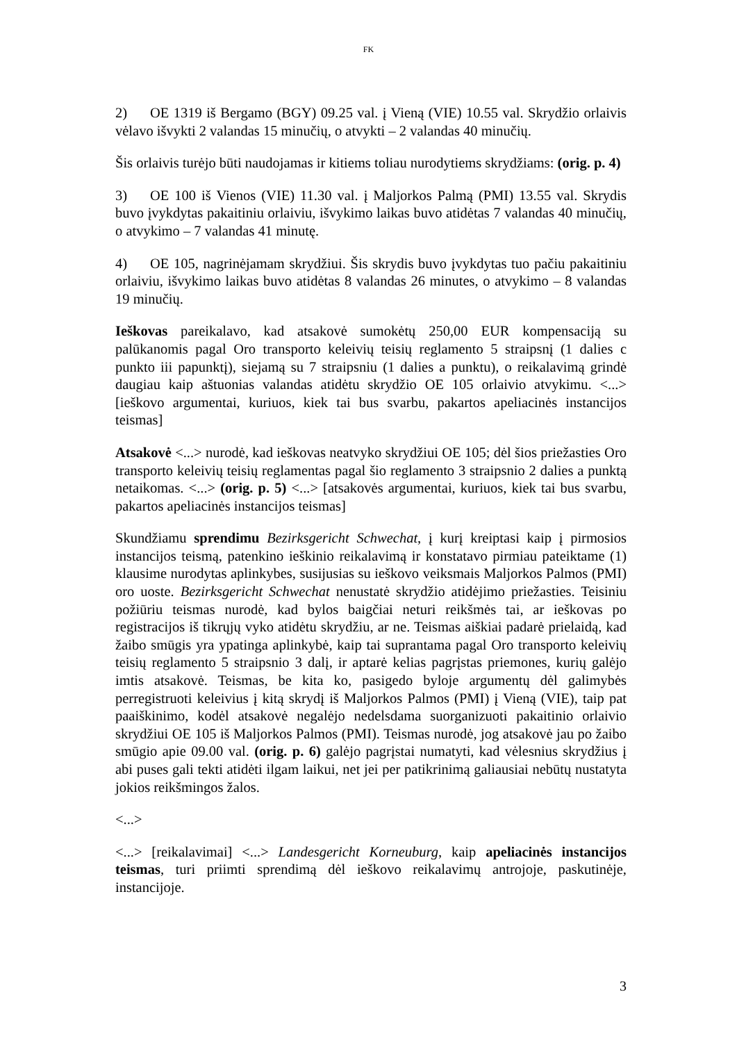FK
2) OE 1319 iš Bergamo (BGY) 09.25 val. į Vieną (VIE) 10.55 val. Skrydžio orlaivis vėlavo išvykti 2 valandas 15 minučių, o atvykti – 2 valandas 40 minučių.
Šis orlaivis turėjo būti naudojamas ir kitiems toliau nurodytiems skrydžiams: (orig. p. 4)
3) OE 100 iš Vienos (VIE) 11.30 val. į Maljorkos Palmą (PMI) 13.55 val. Skrydis buvo įvykdytas pakaitiniu orlaiviu, išvykimo laikas buvo atidėtas 7 valandas 40 minučių, o atvykimo – 7 valandas 41 minutę.
4) OE 105, nagrinėjamam skrydžiui. Šis skrydis buvo įvykdytas tuo pačiu pakaitiniu orlaiviu, išvykimo laikas buvo atidėtas 8 valandas 26 minutes, o atvykimo – 8 valandas 19 minučių.
Ieškovas pareikalavo, kad atsakovė sumokėtų 250,00 EUR kompensaciją su palūkanomis pagal Oro transporto keleivių teisių reglamento 5 straipsnį (1 dalies c punkto iii papunktį), siejamą su 7 straipsniu (1 dalies a punktu), o reikalavimą grindė daugiau kaip aštuonias valandas atidėtu skrydžio OE 105 orlaivio atvykimu. <...> [ieškovo argumentai, kuriuos, kiek tai bus svarbu, pakartos apeliacinės instancijos teismas]
Atsakovė <...> nurodė, kad ieškovas neatvyko skrydžiui OE 105; dėl šios priežasties Oro transporto keleivių teisių reglamentas pagal šio reglamento 3 straipsnio 2 dalies a punktą netaikomas. <...> (orig. p. 5) <...> [atsakovės argumentai, kuriuos, kiek tai bus svarbu, pakartos apeliacinės instancijos teismas]
Skundžiamu sprendimu Bezirksgericht Schwechat, į kurį kreiptasi kaip į pirmosios instancijos teismą, patenkino ieškinio reikalavimą ir konstatavo pirmiau pateiktame (1) klausime nurodytas aplinkybes, susijusias su ieškovo veiksmais Maljorkos Palmos (PMI) oro uoste. Bezirksgericht Schwechat nenustatė skrydžio atidėjimo priežasties. Teisiniu požiūriu teismas nurodė, kad bylos baigčiai neturi reikšmės tai, ar ieškovas po registracijos iš tikrųjų vyko atidėtu skrydžiu, ar ne. Teismas aiškiai padarė prielaidą, kad žaibo smūgis yra ypatinga aplinkybė, kaip tai suprantama pagal Oro transporto keleivių teisių reglamento 5 straipsnio 3 dalį, ir aptarė kelias pagrįstas priemones, kurių galėjo imtis atsakovė. Teismas, be kita ko, pasigedo byloje argumentų dėl galimybės perregistruoti keleivius į kitą skrydį iš Maljorkos Palmos (PMI) į Vieną (VIE), taip pat paaiškinimo, kodėl atsakovė negalėjo nedelsdama suorganizuoti pakaitinio orlaivio skrydžiui OE 105 iš Maljorkos Palmos (PMI). Teismas nurodė, jog atsakovė jau po žaibo smūgio apie 09.00 val. (orig. p. 6) galėjo pagrįstai numatyti, kad vėlesnius skrydžius į abi puses gali tekti atidėti ilgam laikui, net jei per patikrinimą galiausiai nebūtų nustatyta jokios reikšmingos žalos.
<...>
<...> [reikalavimai] <...> Landesgericht Korneuburg, kaip apeliacinės instancijos teismas, turi priimti sprendimą dėl ieškovo reikalavimų antrojoje, paskutinėje, instancijoje.
3